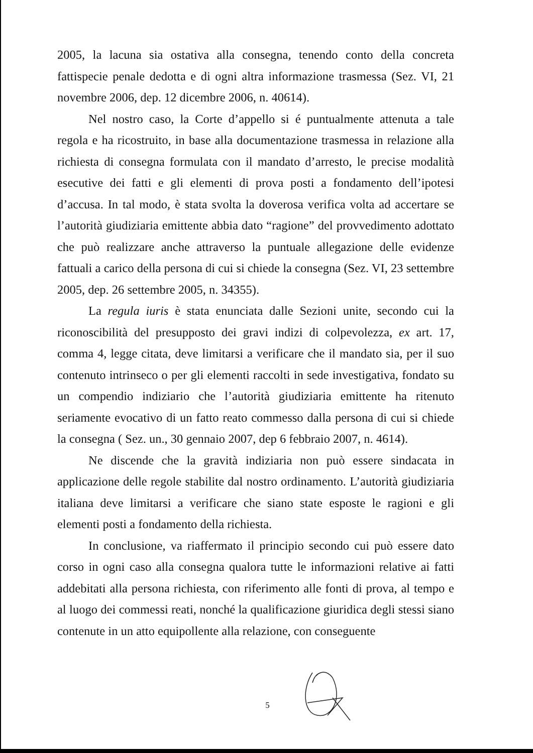2005, la lacuna sia ostativa alla consegna, tenendo conto della concreta fattispecie penale dedotta e di ogni altra informazione trasmessa (Sez. VI, 21 novembre 2006, dep. 12 dicembre 2006, n. 40614).
Nel nostro caso, la Corte d’appello si é puntualmente attenuta a tale regola e ha ricostruito, in base alla documentazione trasmessa in relazione alla richiesta di consegna formulata con il mandato d’arresto, le precise modalità esecutive dei fatti e gli elementi di prova posti a fondamento dell’ipotesi d’accusa. In tal modo, è stata svolta la doverosa verifica volta ad accertare se l’autorità giudiziaria emittente abbia dato “ragione” del provvedimento adottato che può realizzare anche attraverso la puntuale allegazione delle evidenze fattuali a carico della persona di cui si chiede la consegna (Sez. VI, 23 settembre 2005, dep. 26 settembre 2005, n. 34355).
La regula iuris è stata enunciata dalle Sezioni unite, secondo cui la riconoscibilità del presupposto dei gravi indizi di colpevolezza, ex art. 17, comma 4, legge citata, deve limitarsi a verificare che il mandato sia, per il suo contenuto intrinseco o per gli elementi raccolti in sede investigativa, fondato su un compendio indiziario che l’autorità giudiziaria emittente ha ritenuto seriamente evocativo di un fatto reato commesso dalla persona di cui si chiede la consegna ( Sez. un., 30 gennaio 2007, dep 6 febbraio 2007, n. 4614).
Ne discende che la gravità indiziaria non può essere sindacata in applicazione delle regole stabilite dal nostro ordinamento. L’autorità giudiziaria italiana deve limitarsi a verificare che siano state esposte le ragioni e gli elementi posti a fondamento della richiesta.
In conclusione, va riaffermato il principio secondo cui può essere dato corso in ogni caso alla consegna qualora tutte le informazioni relative ai fatti addebitati alla persona richiesta, con riferimento alle fonti di prova, al tempo e al luogo dei commessi reati, nonché la qualificazione giuridica degli stessi siano contenute in un atto equipollente alla relazione, con conseguente
5